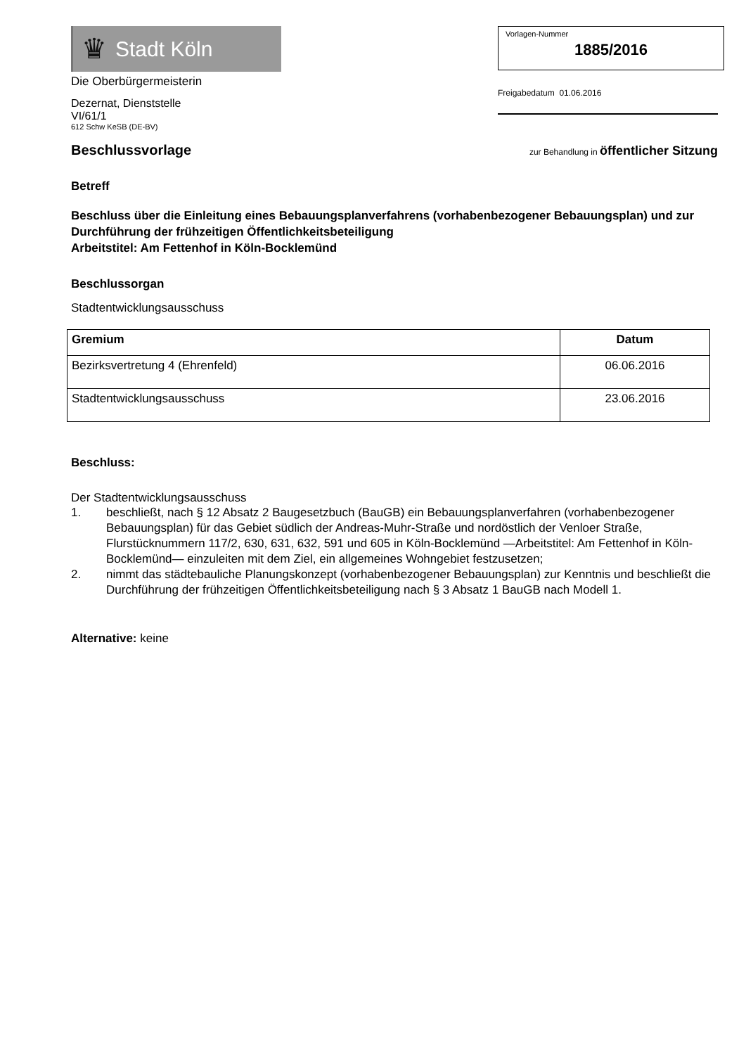♛
Stadt Köln
Die Oberbürgermeisterin
Dezernat, Dienststelle
VI/61/1
612 Schw KeSB (DE-BV)
Vorlagen-Nummer
1885/2016
Freigabedatum 01.06.2016
Beschlussvorlage zur Behandlung in öffentlicher Sitzung
Betreff
Beschluss über die Einleitung eines Bebauungsplanverfahrens (vorhabenbezogener Bebauungsplan) und zur Durchführung der frühzeitigen Öffentlichkeitsbeteiligung
Arbeitstitel: Am Fettenhof in Köln-Bocklemünd
Beschlussorgan
Stadtentwicklungsausschuss
| Gremium | Datum |
| --- | --- |
| Bezirksvertretung 4 (Ehrenfeld) | 06.06.2016 |
| Stadtentwicklungsausschuss | 23.06.2016 |
Beschluss:
Der Stadtentwicklungsausschuss
1. beschließt, nach § 12 Absatz 2 Baugesetzbuch (BauGB) ein Bebauungsplanverfahren (vorhabenbezogener Bebauungsplan) für das Gebiet südlich der Andreas-Muhr-Straße und nordöstlich der Venloer Straße, Flurstücknummern 117/2, 630, 631, 632, 591 und 605 in Köln-Bocklemünd —Arbeitstitel: Am Fettenhof in Köln-Bocklemünd— einzuleiten mit dem Ziel, ein allgemeines Wohngebiet festzusetzen;
2. nimmt das städtebauliche Planungskonzept (vorhabenbezogener Bebauungsplan) zur Kenntnis und beschließt die Durchführung der frühzeitigen Öffentlichkeitsbeteiligung nach § 3 Absatz 1 BauGB nach Modell 1.
Alternative: keine